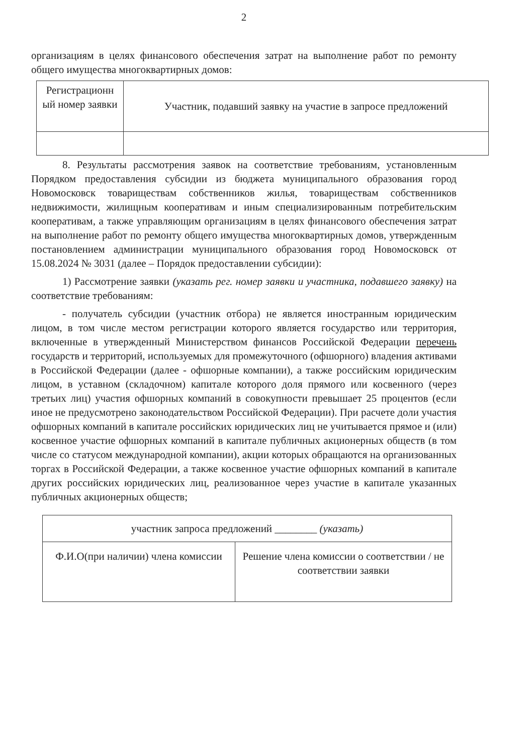2
организациям в целях финансового обеспечения затрат на выполнение работ по ремонту общего имущества многоквартирных домов:
| Регистрационн ый номер заявки | Участник, подавший заявку на участие в запросе предложений |
8. Результаты рассмотрения заявок на соответствие требованиям, установленным Порядком предоставления субсидии из бюджета муниципального образования город Новомосковск товариществам собственников жилья, товариществам собственников недвижимости, жилищным кооперативам и иным специализированным потребительским кооперативам, а также управляющим организациям в целях финансового обеспечения затрат на выполнение работ по ремонту общего имущества многоквартирных домов, утвержденным постановлением администрации муниципального образования город Новомосковск от 15.08.2024 № 3031 (далее – Порядок предоставлении субсидии):
1) Рассмотрение заявки (указать рег. номер заявки и участника, подавшего заявку) на соответствие требованиям:
- получатель субсидии (участник отбора) не является иностранным юридическим лицом, в том числе местом регистрации которого является государство или территория, включенные в утвержденный Министерством финансов Российской Федерации перечень государств и территорий, используемых для промежуточного (офшорного) владения активами в Российской Федерации (далее - офшорные компании), а также российским юридическим лицом, в уставном (складочном) капитале которого доля прямого или косвенного (через третьих лиц) участия офшорных компаний в совокупности превышает 25 процентов (если иное не предусмотрено законодательством Российской Федерации). При расчете доли участия офшорных компаний в капитале российских юридических лиц не учитывается прямое и (или) косвенное участие офшорных компаний в капитале публичных акционерных обществ (в том числе со статусом международной компании), акции которых обращаются на организованных торгах в Российской Федерации, а также косвенное участие офшорных компаний в капитале других российских юридических лиц, реализованное через участие в капитале указанных публичных акционерных обществ;
| участник запроса предложений ________ (указать) | |
| Ф.И.О(при наличии) члена комиссии | Решение члена комиссии о соответствии / не соответствии заявки |